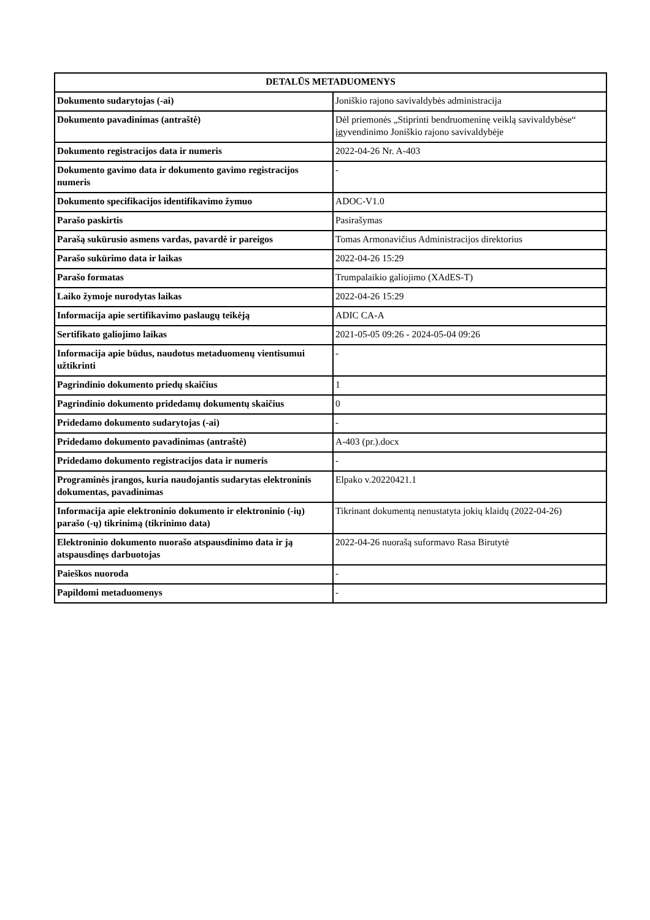| DETALŪS METADUOMENYS | |
| --- | --- |
| Dokumento sudarytojas (-ai) | Joniškio rajono savivaldybės administracija |
| Dokumento pavadinimas (antraštė) | Dėl priemonės „Stiprinti bendruomeninę veiklą savivaldybėse“ įgyvendinimo Joniškio rajono savivaldybėje |
| Dokumento registracijos data ir numeris | 2022-04-26 Nr. A-403 |
| Dokumento gavimo data ir dokumento gavimo registracijos numeris | - |
| Dokumento specifikacijos identifikavimo žymuo | ADOC-V1.0 |
| Parašo paskirtis | Pasirašymas |
| Parašą sukūrusio asmens vardas, pavardė ir pareigos | Tomas Armonavičius Administracijos direktorius |
| Parašo sukūrimo data ir laikas | 2022-04-26 15:29 |
| Parašo formatas | Trumpalaikio galiojimo (XAdES-T) |
| Laiko žymoje nurodytas laikas | 2022-04-26 15:29 |
| Informacija apie sertifikavimo paslaugų teikėją | ADIC CA-A |
| Sertifikato galiojimo laikas | 2021-05-05 09:26 - 2024-05-04 09:26 |
| Informacija apie būdus, naudotus metaduomenų vientisumui užtikrinti | - |
| Pagrindinio dokumento priedų skaičius | 1 |
| Pagrindinio dokumento pridedamų dokumentų skaičius | 0 |
| Pridedamo dokumento sudarytojas (-ai) | - |
| Pridedamo dokumento pavadinimas (antraštė) | A-403 (pr.).docx |
| Pridedamo dokumento registracijos data ir numeris | - |
| Programinės įrangos, kuria naudojantis sudarytas elektroninis dokumentas, pavadinimas | Elpako v.20220421.1 |
| Informacija apie elektroninio dokumento ir elektroninio (-ių) parašo (-ų) tikrinimą (tikrinimo data) | Tikrinant dokumentą nenustatyta jokių klaidų (2022-04-26) |
| Elektroninio dokumento nuorašo atspausdinimo data ir ją atspausdinęs darbuotojas | 2022-04-26 nuorašą suformavo Rasa Birutytė |
| Paieškos nuoroda | - |
| Papildomi metaduomenys | - |